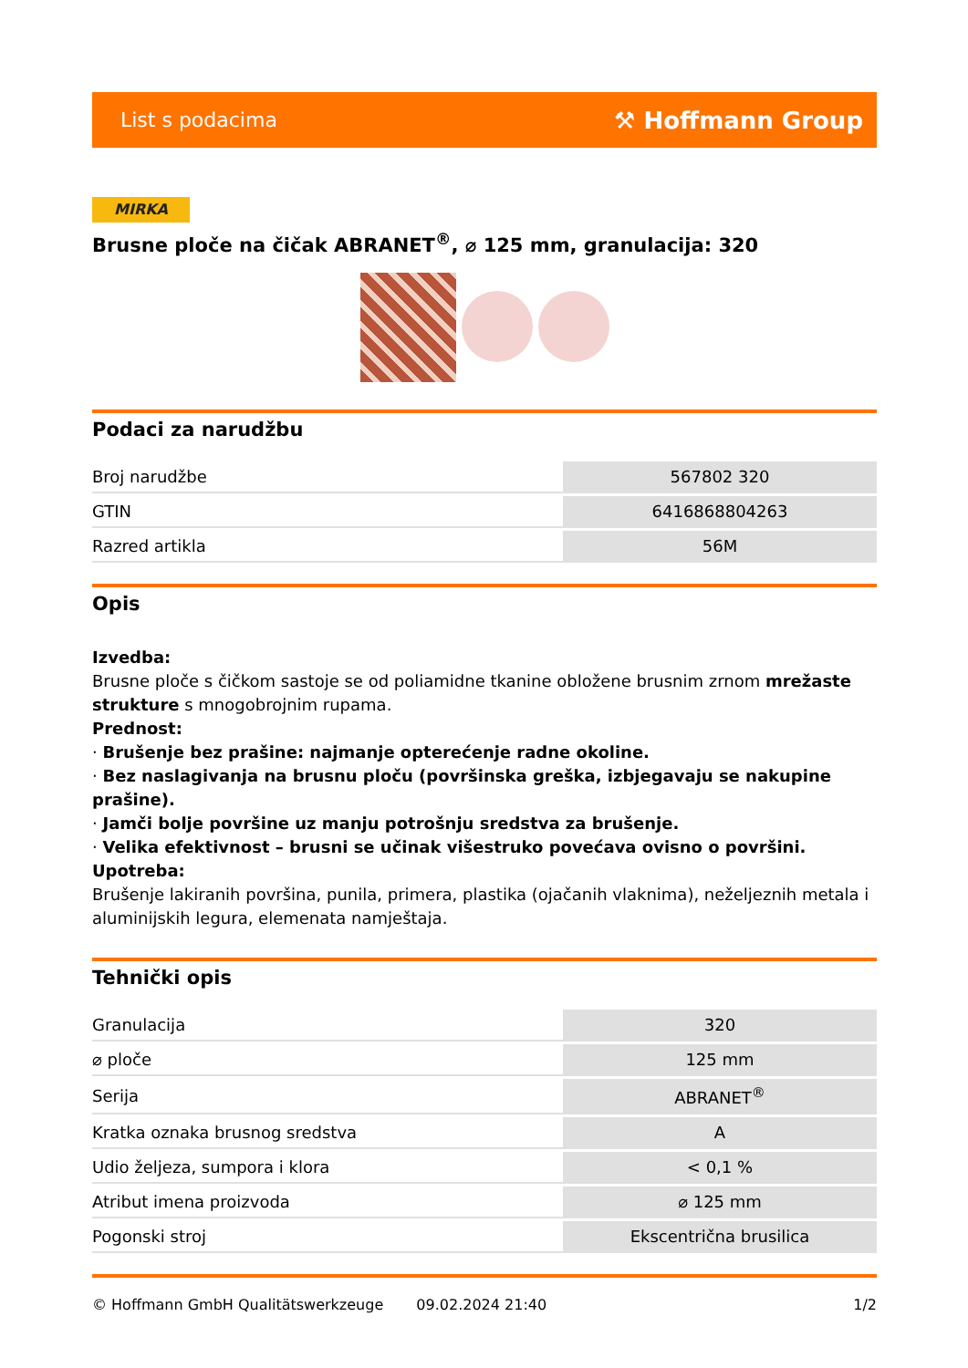List s podacima ⚒ Hoffmann Group
MIRKA
Brusne ploče na čičak ABRANET<sup>®</sup>, ⌀ 125 mm, granulacija: 320
Podaci za narudžbu
| Broj narudžbe | 567802 320 |
| GTIN | 6416868804263 |
| Razred artikla | 56M |
Opis
Izvedba:
Brusne ploče s čičkom sastoje se od poliamidne tkanine obložene brusnim zrnom mrežaste strukture s mnogobrojnim rupama.
Prednost:
· Brušenje bez prašine: najmanje opterećenje radne okoline.
· Bez naslagivanja na brusnu ploču (površinska greška, izbjegavaju se nakupine prašine).
· Jamči bolje površine uz manju potrošnju sredstva za brušenje.
· Velika efektivnost – brusni se učinak višestruko povećava ovisno o površini.
Upotreba:
Brušenje lakiranih površina, punila, primera, plastika (ojačanih vlaknima), neželjeznih metala i aluminijskih legura, elemenata namještaja.
Tehnički opis
| Granulacija | 320 |
| ⌀ ploče | 125 mm |
| Serija | ABRANET<sup>®</sup> |
| Kratka oznaka brusnog sredstva | A |
| Udio željeza, sumpora i klora | < 0,1 % |
| Atribut imena proizvoda | ⌀ 125 mm |
| Pogonski stroj | Ekscentrična brusilica |
© Hoffmann GmbH Qualitätswerkzeuge 09.02.2024 21:40 1/2